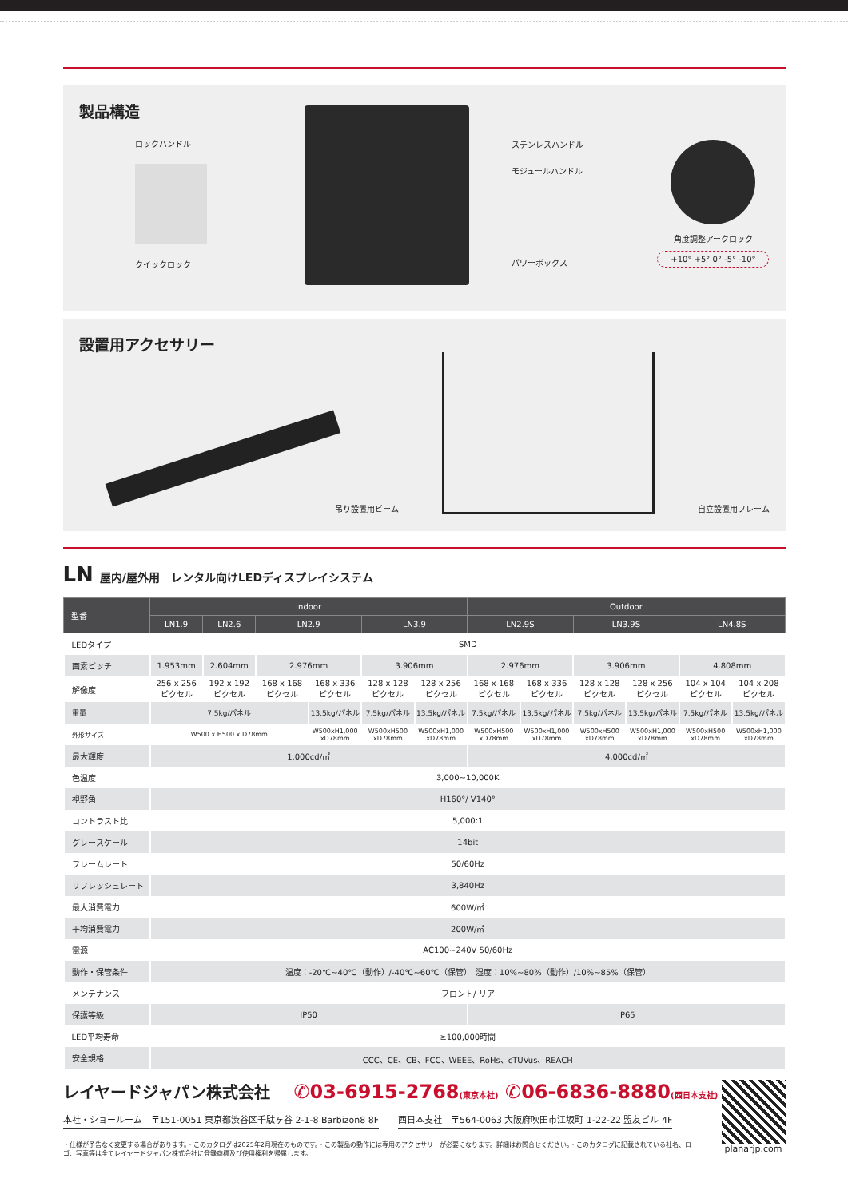製品構造
ロックハンドル
クイックロック
ステンレスハンドル
モジュールハンドル
パワーボックス
角度調整アークロック
+10° +5° 0° -5° -10°
設置用アクセサリー
吊り設置用ビーム
自立設置用フレーム
LN 屋内/屋外用　レンタル向けLEDディスプレイシステム
| 型番 | Indoor | | | | | | Outdoor | | | | | |
| --- | --- | --- | --- | --- | --- | --- | --- | --- | --- | --- | --- | --- |
| | LN1.9 | LN2.6 | LN2.9 | | LN3.9 | | LN2.9S | | LN3.9S | | LN4.8S | |
| LEDタイプ | SMD | | | | | | | | | | | |
| 画素ピッチ | 1.953mm | 2.604mm | 2.976mm | | 3.906mm | | 2.976mm | | 3.906mm | | 4.808mm | |
| 解像度 | 256 x 256 ピクセル | 192 x 192 ピクセル | 168 x 168 ピクセル | 168 x 336 ピクセル | 128 x 128 ピクセル | 128 x 256 ピクセル | 168 x 168 ピクセル | 168 x 336 ピクセル | 128 x 128 ピクセル | 128 x 256 ピクセル | 104 x 104 ピクセル | 104 x 208 ピクセル |
| 重量 | 7.5kg/パネル | | | 13.5kg/パネル | 7.5kg/パネル | 13.5kg/パネル | 7.5kg/パネル | 13.5kg/パネル | 7.5kg/パネル | 13.5kg/パネル | 7.5kg/パネル | 13.5kg/パネル |
| 外形サイズ | W500 x H500 x D78mm | | | W500xH1,000 xD78mm | W500xH500 xD78mm | W500xH1,000 xD78mm | W500xH500 xD78mm | W500xH1,000 xD78mm | W500xH500 xD78mm | W500xH1,000 xD78mm | W500xH500 xD78mm | W500xH1,000 xD78mm |
| 最大輝度 | 1,000cd/㎡ | | | | | | 4,000cd/㎡ | | | | | |
| 色温度 | 3,000~10,000K | | | | | | | | | | | |
| 視野角 | H160°/ V140° | | | | | | | | | | | |
| コントラスト比 | 5,000:1 | | | | | | | | | | | |
| グレースケール | 14bit | | | | | | | | | | | |
| フレームレート | 50/60Hz | | | | | | | | | | | |
| リフレッシュレート | 3,840Hz | | | | | | | | | | | |
| 最大消費電力 | 600W/㎡ | | | | | | | | | | | |
| 平均消費電力 | 200W/㎡ | | | | | | | | | | | |
| 電源 | AC100~240V 50/60Hz | | | | | | | | | | | |
| 動作・保管条件 | 温度：-20℃~40℃（動作）/-40℃~60℃（保管） 湿度：10%~80%（動作）/10%~85%（保管） | | | | | | | | | | | |
| メンテナンス | フロント/ リア | | | | | | | | | | | |
| 保護等級 | IP50 | | | | | | IP65 | | | | | |
| LED平均寿命 | ≥100,000時間 | | | | | | | | | | | |
| 安全規格 | CCC、CE、CB、FCC、WEEE、RoHs、cTUVus、REACH | | | | | | | | | | | |
レイヤードジャパン株式会社 ✆03-6915-2768(東京本社) ✆06-6836-8880(西日本支社)
本社・ショールーム　〒151-0051 東京都渋谷区千駄ヶ谷 2-1-8 Barbizon8 8F 西日本支社　〒564-0063 大阪府吹田市江坂町 1-22-22 盟友ビル 4F
・仕様が予告なく変更する場合があります。・このカタログは2025年2月現在のものです。・この製品の動作には専用のアクセサリーが必要になります。詳細はお問合せください。・このカタログに記載されている社名、ロゴ、写真等は全てレイヤードジャパン株式会社に登録商標及び使用権利を帰属します。
planarjp.com